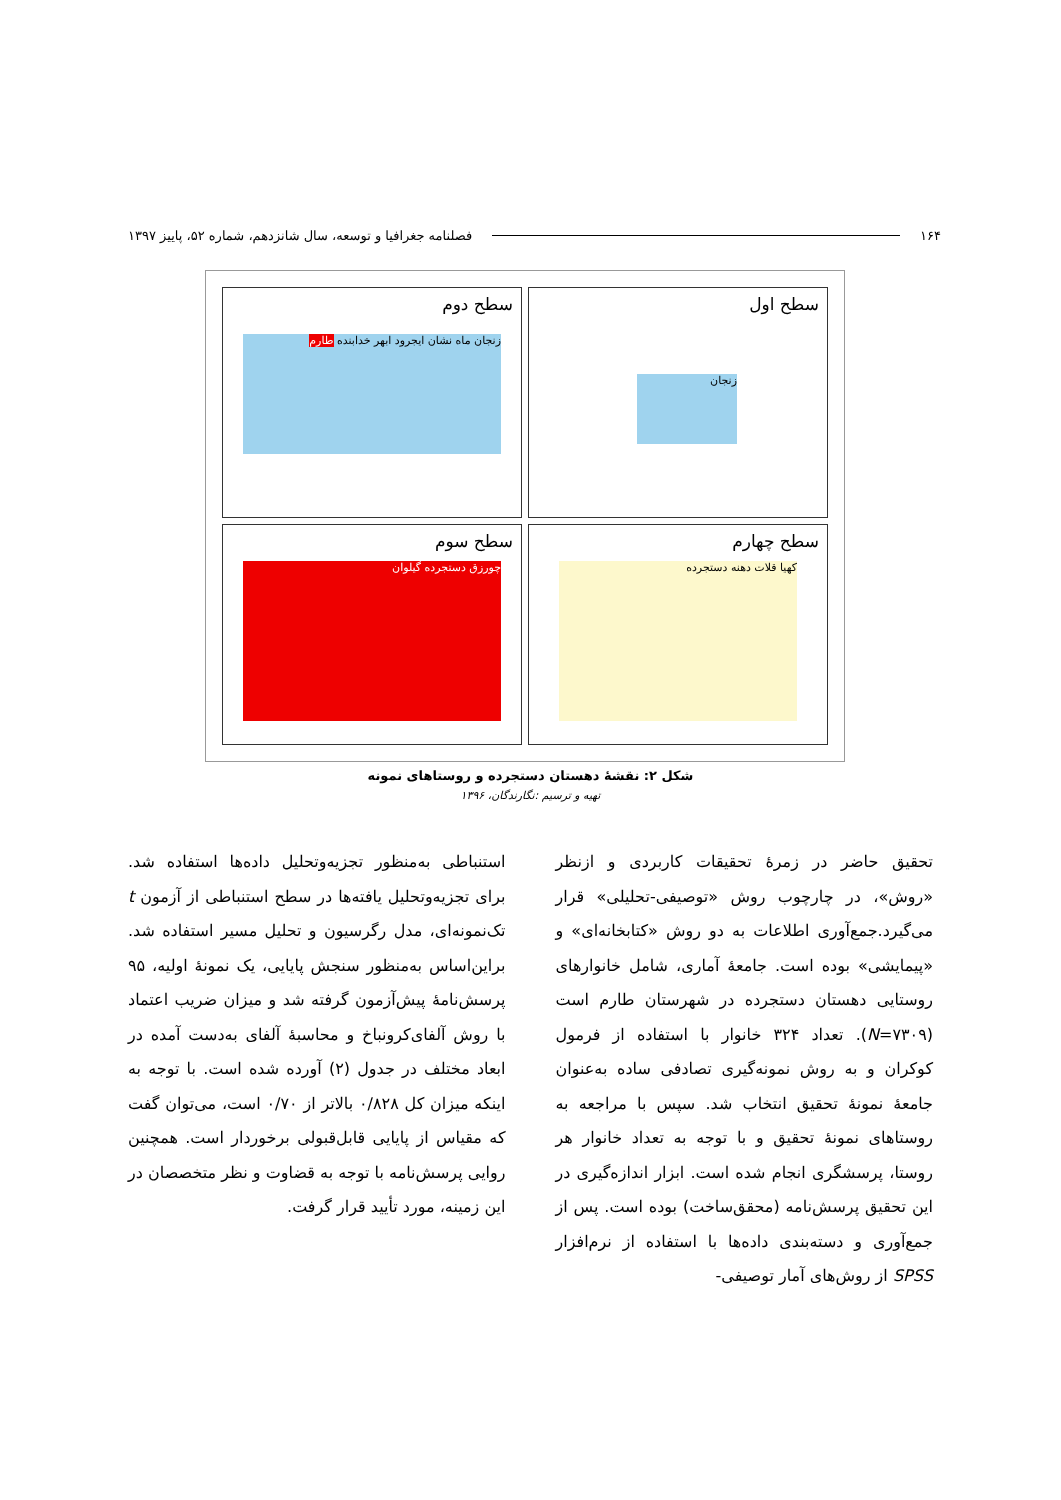۱۶۴ فصلنامه جغرافیا و توسعه، سال شانزدهم، شماره ۵۲، پاییز ۱۳۹۷
سطح اول
زنجان
سطح دوم
زنجان ماه نشان ایجرود ابهر خدابنده طارم
سطح چهارم
کهیا قلات دهنه دستجرده
سطح سوم
چورزق دستجرده گیلوان
شکل ۲: نقشهٔ دهستان دستجرده و روستاهای نمونه
تهیه و ترسیم :نگارندگان، ۱۳۹۶
تحقیق حاضر در زمرهٔ تحقیقات کاربردی و ازنظر «روش»، در چارچوب روش «توصیفی-تحلیلی» قرار می‌گیرد.جمع‌آوری اطلاعات به دو روش «کتابخانه‌ای» و «پیمایشی» بوده است. جامعهٔ آماری، شامل خانوارهای روستایی دهستان دستجرده در شهرستان طارم است (N=۷۳۰۹). تعداد ۳۲۴ خانوار با استفاده از فرمول کوکران و به روش نمونه‌گیری تصادفی ساده به‌عنوان جامعهٔ نمونهٔ تحقیق انتخاب شد. سپس با مراجعه به روستاهای نمونهٔ تحقیق و با توجه به تعداد خانوار هر روستا، پرسشگری انجام شده است. ابزار اندازه‌گیری در این تحقیق پرسش‌نامه (محقق‌ساخت) بوده است. پس از جمع‌آوری و دسته‌بندی داده‌ها با استفاده از نرم‌افزار SPSS از روش‌های آمار توصیفی-
استنباطی به‌منظور تجزیه‌وتحلیل داده‌ها استفاده شد. برای تجزیه‌وتحلیل یافته‌ها در سطح استنباطی از آزمون t تک‌نمونه‌ای، مدل رگرسیون و تحلیل مسیر استفاده شد. براین‌اساس به‌منظور سنجش پایایی، یک نمونهٔ اولیه، ۹۵ پرسش‌نامهٔ پیش‌آزمون گرفته شد و میزان ضریب اعتماد با روش آلفای‌کرونباخ و محاسبهٔ آلفای به‌دست آمده در ابعاد مختلف در جدول (۲) آورده شده است. با توجه به اینکه میزان کل ۰/۸۲۸ بالاتر از ۰/۷۰ است، می‌توان گفت که مقیاس از پایایی قابل‌قبولی برخوردار است. همچنین روایی پرسش‌نامه با توجه به قضاوت و نظر متخصصان در این زمینه، مورد تأیید قرار گرفت.